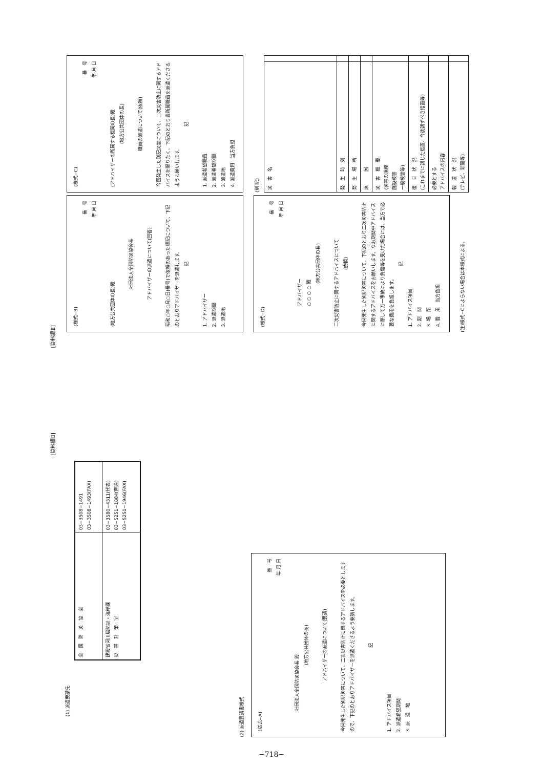[資料編Ⅱ]
(様式−C)
番　号
年 月 日
(アドバイザーの所属する機関の長)殿
(地方公共団体の長)
職員の派遣について(依頼)
今回発生した別記災害について、二次災害防止に関するアドバイスを賜りたく、下記のとおり貴所属職員を派遣くださるようお願いします。
記
1. 派遣希望職員
2. 派遣希望期間
3. 派遣地
4. 派遣費用　当方負担
(様式−B)
番　号
年 月 日
(地方公共団体の長)殿
社団法人全国防災協会長
アドバイザーの派遣について(回答)
昭和○年○月○日(番号)で依頼のあった標記について、下記のとおりアドバイザーを派遣します。
記
1. アドバイザー
2. 派遣期間
3. 派遣地
(別 記)
| 災 害 名 | |
| 発 生 時 刻 | |
| 発 生 場 所 | |
| 原 因 | |
| 災 害 概 要 (災害の規模 施設被害 一般被害等) | |
| 復 旧 状 況 (これまでに講じた措置、今後講ずべき措置等) | |
| 必要とする アドバイスの内容 | |
| 報 道 状 況 (テレビ、新聞等) | |
(様式−D)
番　号
年 月 日
アドバイザー
○ ○ ○ ○ 殿
(地方公共団体の長)
二次災害防止に関するアドバイスについて
(依頼)
今回発生した別記災害について、下記のとおり二次災害防止に関するアドバイスをお願いします。なお期間中アドバイスに際して万一事故により負傷等を受けた場合には、当方で必要な費用を負担します。
記
1. アドバイス項目
2. 期　間
3. 場　所
4. 費　用　当方負担
(注)様式−Cによらない場合は本様式による。
[資料編Ⅱ]
(1) 派遣要請先
| 全 国 防 災 協 会 | 03−3508−1491 03−3508−1493(FAX) |
| 建設省河川局防災・海岸課 災 害 対 策 室 | 03−3580−4311(代表) 03−5251−1884(直通) 03−5251−1946(FAX) |
(2) 派遣要請書様式
(様式−A)
番　号
年 月 日
社団法人全国防災協会長 殿
(地方公共団体の長)
アドバイザーの派遣について(要請)
今回発生した別記災害について、二次災害防止に関するアドバイスを必要としますので、下記のとおりアドバイザーを派遣くださるよう要請します。
記
1. アドバイス項目
2. 派遣希望期間
3. 派　遣　地
−718−